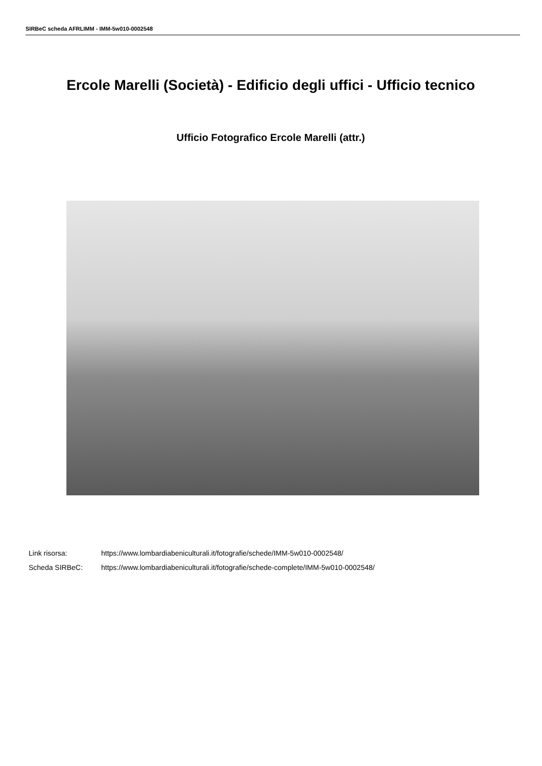SIRBeC scheda AFRLIMM - IMM-5w010-0002548
Ercole Marelli (Società) - Edificio degli uffici - Ufficio tecnico
Ufficio Fotografico Ercole Marelli (attr.)
Link risorsa: https://www.lombardiabeniculturali.it/fotografie/schede/IMM-5w010-0002548/
Scheda SIRBeC: https://www.lombardiabeniculturali.it/fotografie/schede-complete/IMM-5w010-0002548/